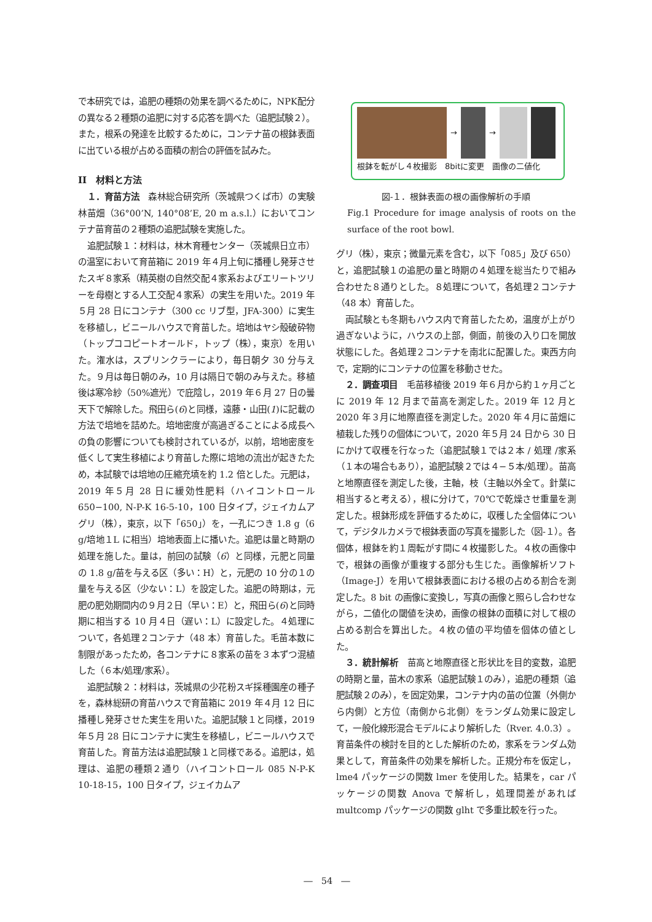で本研究では，追肥の種類の効果を調べるために，NPK配分の異なる２種類の追肥に対する応答を調べた（追肥試験２）。また，根系の発達を比較するために，コンテナ苗の根鉢表面に出ている根が占める面積の割合の評価を試みた。
II　材料と方法
１．育苗方法　森林総合研究所（茨城県つくば市）の実験林苗畑（36°00’N, 140°08’E, 20 m a.s.l.）においてコンテナ苗育苗の２種類の追肥試験を実施した。
追肥試験１：材料は，林木育種センター（茨城県日立市）の温室において育苗箱に 2019 年４月上旬に播種し発芽させたスギ８家系（精英樹の自然交配４家系およびエリートツリーを母樹とする人工交配４家系）の実生を用いた。2019 年５月 28 日にコンテナ（300 cc リブ型，JFA-300）に実生を移植し，ビニールハウスで育苗した。培地はヤシ殻破砕物（トップココピートオールド，トップ（株），東京）を用いた。潅水は，スプリンクラーにより，毎日朝夕 30 分与えた。９月は毎日朝のみ，10 月は隔日で朝のみ与えた。移植後は寒冷紗（50%遮光）で庇陰し，2019 年６月 27 日の曇天下で解除した。飛田ら(6)と同様，遠藤・山田(1)に記載の方法で培地を詰めた。培地密度が高過ぎることによる成長への負の影響についても検討されているが，以前，培地密度を低くして実生移植により育苗した際に培地の流出が起きたため，本試験では培地の圧縮充填を約 1.2 倍とした。元肥は，2019 年５月 28 日に緩効性肥料（ハイコントロール 650−100, N-P-K 16-5-10，100 日タイプ，ジェイカムアグリ（株），東京，以下「650」）を，一孔につき 1.8 g（6 g/培地１L に相当）培地表面上に播いた。追肥は量と時期の処理を施した。量は，前回の試験（6）と同様，元肥と同量の 1.8 g/苗を与える区（多い：H）と，元肥の 10 分の１の量を与える区（少ない：L）を設定した。追肥の時期は，元肥の肥効期間内の９月２日（早い：E）と，飛田ら(6)と同時期に相当する 10 月４日（遅い：L）に設定した。４処理について，各処理２コンテナ（48 本）育苗した。毛苗本数に制限があったため，各コンテナに８家系の苗を３本ずつ混植した（６本/処理/家系）。
追肥試験２：材料は，茨城県の少花粉スギ採種園産の種子を，森林総研の育苗ハウスで育苗箱に 2019 年４月 12 日に播種し発芽させた実生を用いた。追肥試験１と同様，2019 年５月 28 日にコンテナに実生を移植し，ビニールハウスで育苗した。育苗方法は追肥試験１と同様である。追肥は，処理は、追肥の種類２通り（ハイコントロール 085 N-P-K 10-18-15，100 日タイプ，ジェイカムア
→ →
根鉢を転がし４枚撮影　8bitに変更　画像の二値化
図‐１．根鉢表面の根の画像解析の手順
Fig.1 Procedure for image analysis of roots on the surface of the root bowl.
グリ（株），東京；微量元素を含む，以下「085」及び 650）と，追肥試験１の追肥の量と時期の４処理を総当たりで組み合わせた８通りとした。８処理について，各処理２コンテナ（48 本）育苗した。
両試験とも冬期もハウス内で育苗したため，温度が上がり過ぎないように，ハウスの上部，側面，前後の入り口を開放状態にした。各処理２コンテナを南北に配置した。東西方向で，定期的にコンテナの位置を移動させた。
２．調査項目　毛苗移植後 2019 年６月から約１ヶ月ごとに 2019 年 12 月まで苗高を測定した。2019 年 12 月と 2020 年３月に地際直径を測定した。2020 年４月に苗畑に植栽した残りの個体について，2020 年５月 24 日から 30 日にかけて収穫を行なった（追肥試験１では２本 / 処理 /家系（１本の場合もあり），追肥試験２では４−５本/処理）。苗高と地際直径を測定した後，主軸，枝（主軸以外全て。針葉に相当すると考える），根に分けて，70℃で乾燥させ重量を測定した。根鉢形成を評価するために，収穫した全個体について，デジタルカメラで根鉢表面の写真を撮影した（図‐１）。各個体，根鉢を約１周転がす間に４枚撮影した。４枚の画像中で，根鉢の画像が重複する部分も生じた。画像解析ソフト（Image-J）を用いて根鉢表面における根の占める割合を測定した。8 bit の画像に変換し，写真の画像と照らし合わせながら，二値化の閾値を決め，画像の根鉢の面積に対して根の占める割合を算出した。４枚の値の平均値を個体の値とした。
３．統計解析　苗高と地際直径と形状比を目的変数，追肥の時期と量，苗木の家系（追肥試験１のみ），追肥の種類（追肥試験２のみ），を固定効果，コンテナ内の苗の位置（外側から内側）と方位（南側から北側）をランダム効果に設定して，一般化線形混合モデルにより解析した（Rver. 4.0.3）。育苗条件の検討を目的とした解析のため，家系をランダム効果として，育苗条件の効果を解析した。正規分布を仮定し，lme4 パッケージの関数 lmer を使用した。結果を，car パッケージの関数 Anova で解析し，処理間差があれば multcomp パッケージの関数 glht で多重比較を行った。
―　54　―